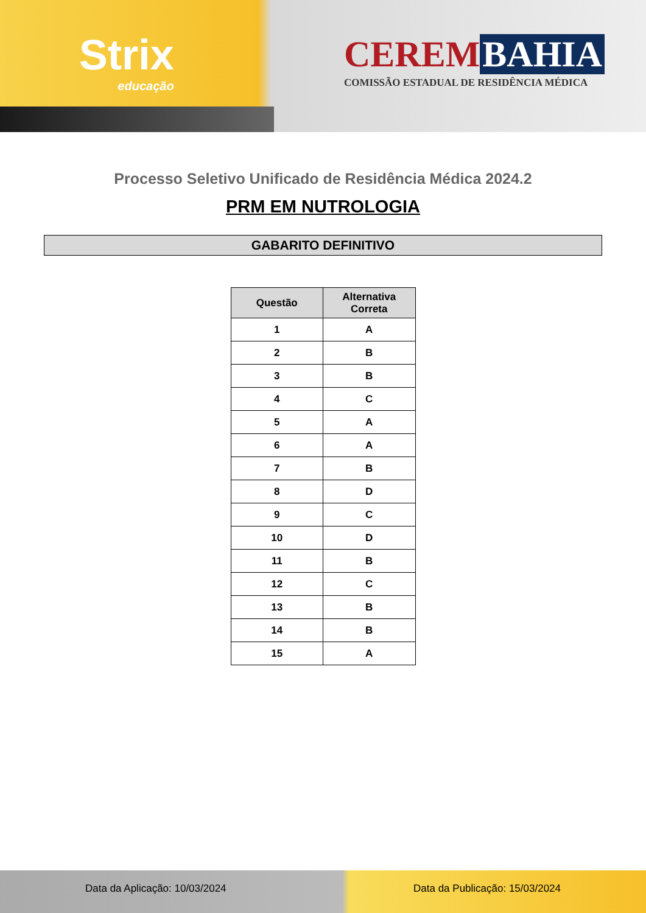Strix
educação
CEREM BAHIA
COMISSÃO ESTADUAL DE RESIDÊNCIA MÉDICA
Processo Seletivo Unificado de Residência Médica 2024.2
PRM EM NUTROLOGIA
GABARITO DEFINITIVO
| Questão | Alternativa Correta |
| --- | --- |
| 1 | A |
| 2 | B |
| 3 | B |
| 4 | C |
| 5 | A |
| 6 | A |
| 7 | B |
| 8 | D |
| 9 | C |
| 10 | D |
| 11 | B |
| 12 | C |
| 13 | B |
| 14 | B |
| 15 | A |
Data da Aplicação: 10/03/2024 Data da Publicação: 15/03/2024